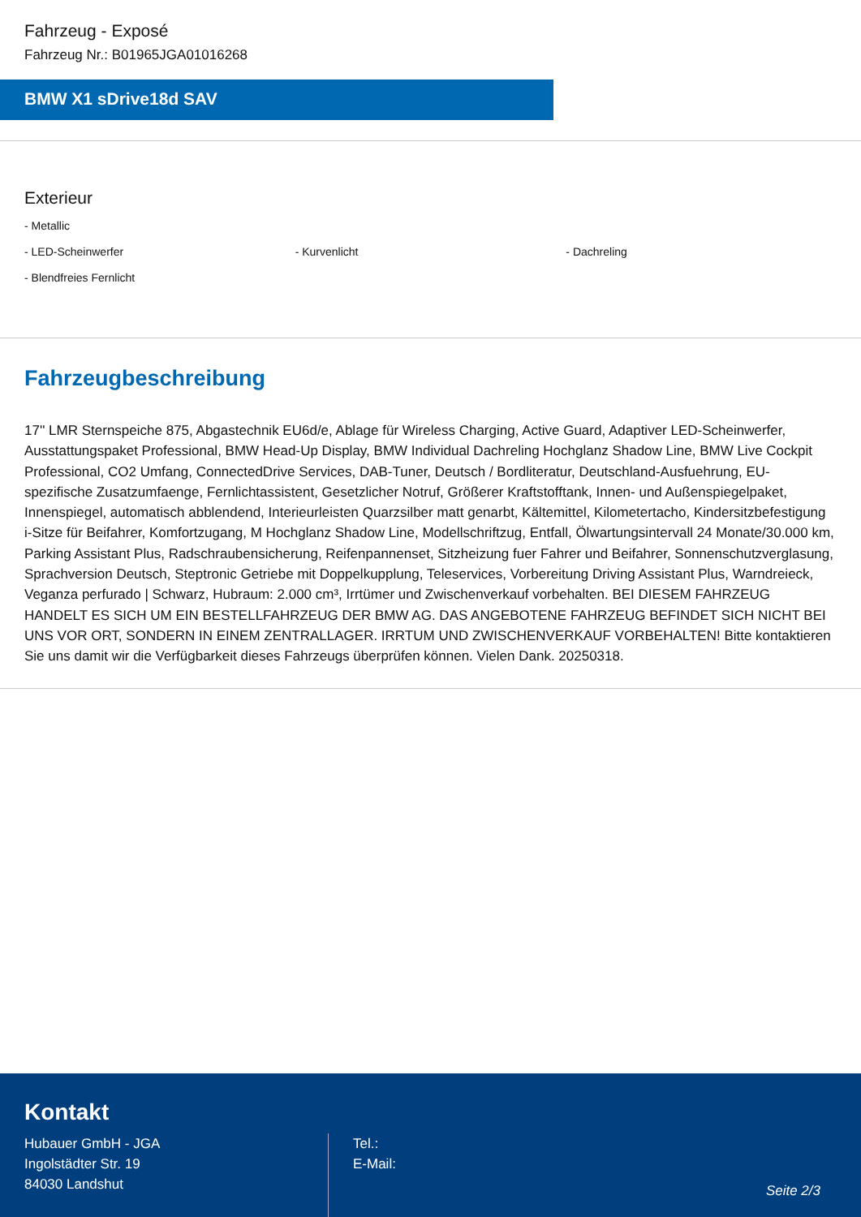Fahrzeug - Exposé
Fahrzeug Nr.: B01965JGA01016268
BMW X1 sDrive18d SAV
Exterieur
- Metallic
- LED-Scheinwerfer - Kurvenlicht - Dachreling
- Blendfreies Fernlicht
Fahrzeugbeschreibung
17'' LMR Sternspeiche 875, Abgastechnik EU6d/e, Ablage für Wireless Charging, Active Guard, Adaptiver LED-Scheinwerfer, Ausstattungspaket Professional, BMW Head-Up Display, BMW Individual Dachreling Hochglanz Shadow Line, BMW Live Cockpit Professional, CO2 Umfang, ConnectedDrive Services, DAB-Tuner, Deutsch / Bordliteratur, Deutschland-Ausfuehrung, EU-spezifische Zusatzumfaenge, Fernlichtassistent, Gesetzlicher Notruf, Größerer Kraftstofftank, Innen- und Außenspiegelpaket, Innenspiegel, automatisch abblendend, Interieurleisten Quarzsilber matt genarbt, Kältemittel, Kilometertacho, Kindersitzbefestigung i-Sitze für Beifahrer, Komfortzugang, M Hochglanz Shadow Line, Modellschriftzug, Entfall, Ölwartungsintervall 24 Monate/30.000 km, Parking Assistant Plus, Radschraubensicherung, Reifenpannenset, Sitzheizung fuer Fahrer und Beifahrer, Sonnenschutzverglasung, Sprachversion Deutsch, Steptronic Getriebe mit Doppelkupplung, Teleservices, Vorbereitung Driving Assistant Plus, Warndreieck, Veganza perfurado | Schwarz, Hubraum: 2.000 cm³, Irrtümer und Zwischenverkauf vorbehalten. BEI DIESEM FAHRZEUG HANDELT ES SICH UM EIN BESTELLFAHRZEUG DER BMW AG. DAS ANGEBOTENE FAHRZEUG BEFINDET SICH NICHT BEI UNS VOR ORT, SONDERN IN EINEM ZENTRALLAGER. IRRTUM UND ZWISCHENVERKAUF VORBEHALTEN! Bitte kontaktieren Sie uns damit wir die Verfügbarkeit dieses Fahrzeugs überprüfen können. Vielen Dank. 20250318.
Kontakt
Hubauer GmbH - JGA
Ingolstädter Str. 19
84030 Landshut
Tel.:
E-Mail:
Seite 2/3